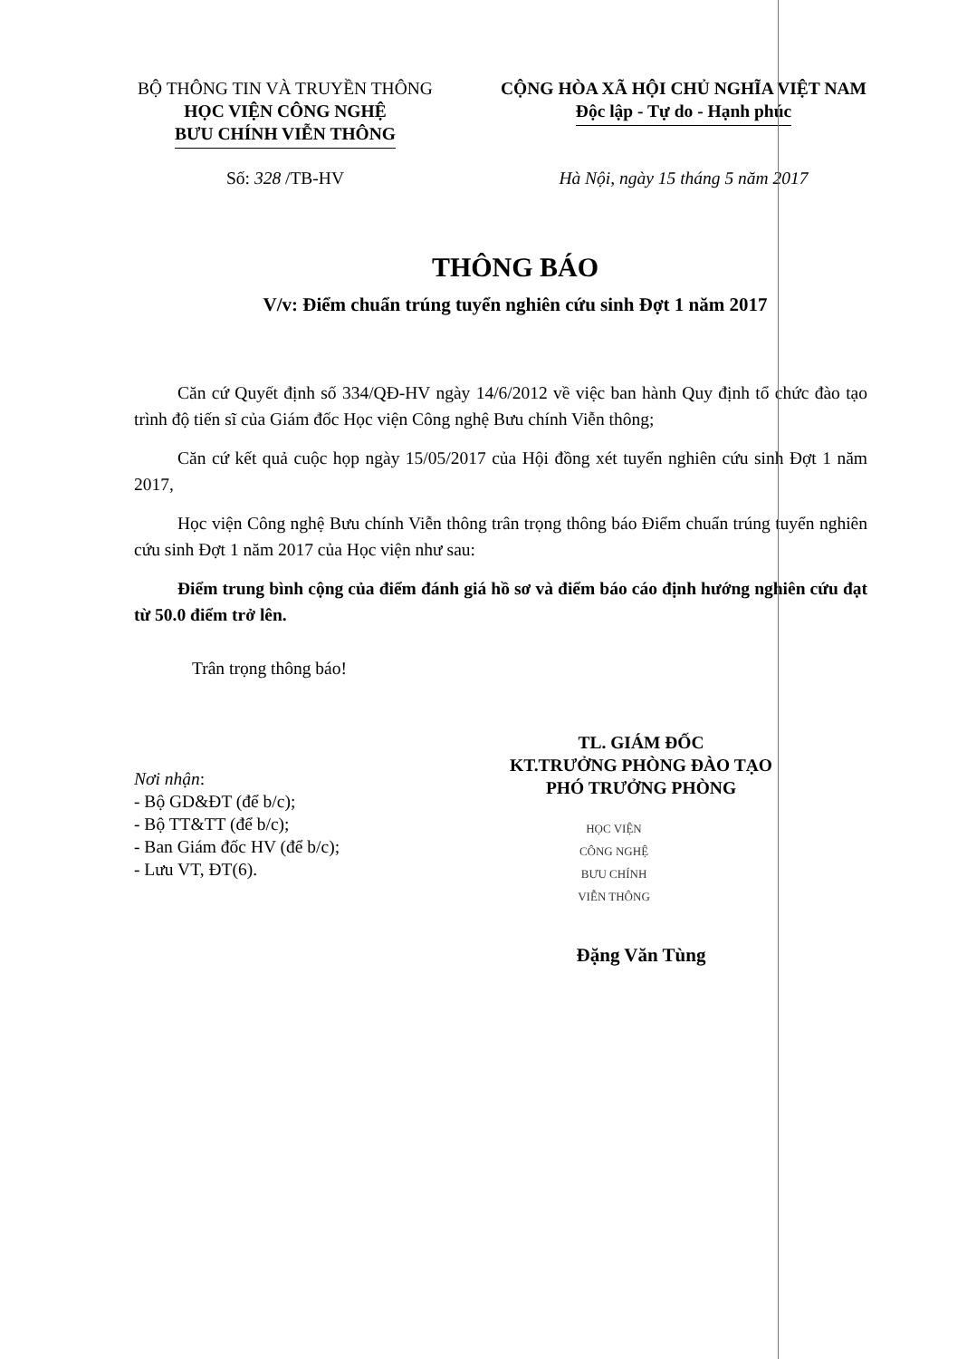BỘ THÔNG TIN VÀ TRUYỀN THÔNG
HỌC VIỆN CÔNG NGHỆ
BƯU CHÍNH VIỄN THÔNG
CỘNG HÒA XÃ HỘI CHỦ NGHĨA VIỆT NAM
Độc lập - Tự do - Hạnh phúc
Số: 328 /TB-HV Hà Nội, ngày 15 tháng 5 năm 2017
THÔNG BÁO
V/v: Điểm chuẩn trúng tuyển nghiên cứu sinh Đợt 1 năm 2017
Căn cứ Quyết định số 334/QĐ-HV ngày 14/6/2012 về việc ban hành Quy định tổ chức đào tạo trình độ tiến sĩ của Giám đốc Học viện Công nghệ Bưu chính Viễn thông;
Căn cứ kết quả cuộc họp ngày 15/05/2017 của Hội đồng xét tuyển nghiên cứu sinh Đợt 1 năm 2017,
Học viện Công nghệ Bưu chính Viễn thông trân trọng thông báo Điểm chuẩn trúng tuyển nghiên cứu sinh Đợt 1 năm 2017 của Học viện như sau:
Điểm trung bình cộng của điểm đánh giá hồ sơ và điểm báo cáo định hướng nghiên cứu đạt từ 50.0 điểm trở lên.
Trân trọng thông báo!
Nơi nhận:
- Bộ GD&ĐT (để b/c);
- Bộ TT&TT (để b/c);
- Ban Giám đốc HV (để b/c);
- Lưu VT, ĐT(6).
TL. GIÁM ĐỐC
KT.TRƯỞNG PHÒNG ĐÀO TẠO
PHÓ TRƯỞNG PHÒNG
HỌC VIỆN
CÔNG NGHỆ
BƯU CHÍNH
VIỄN THÔNG
Đặng Văn Tùng